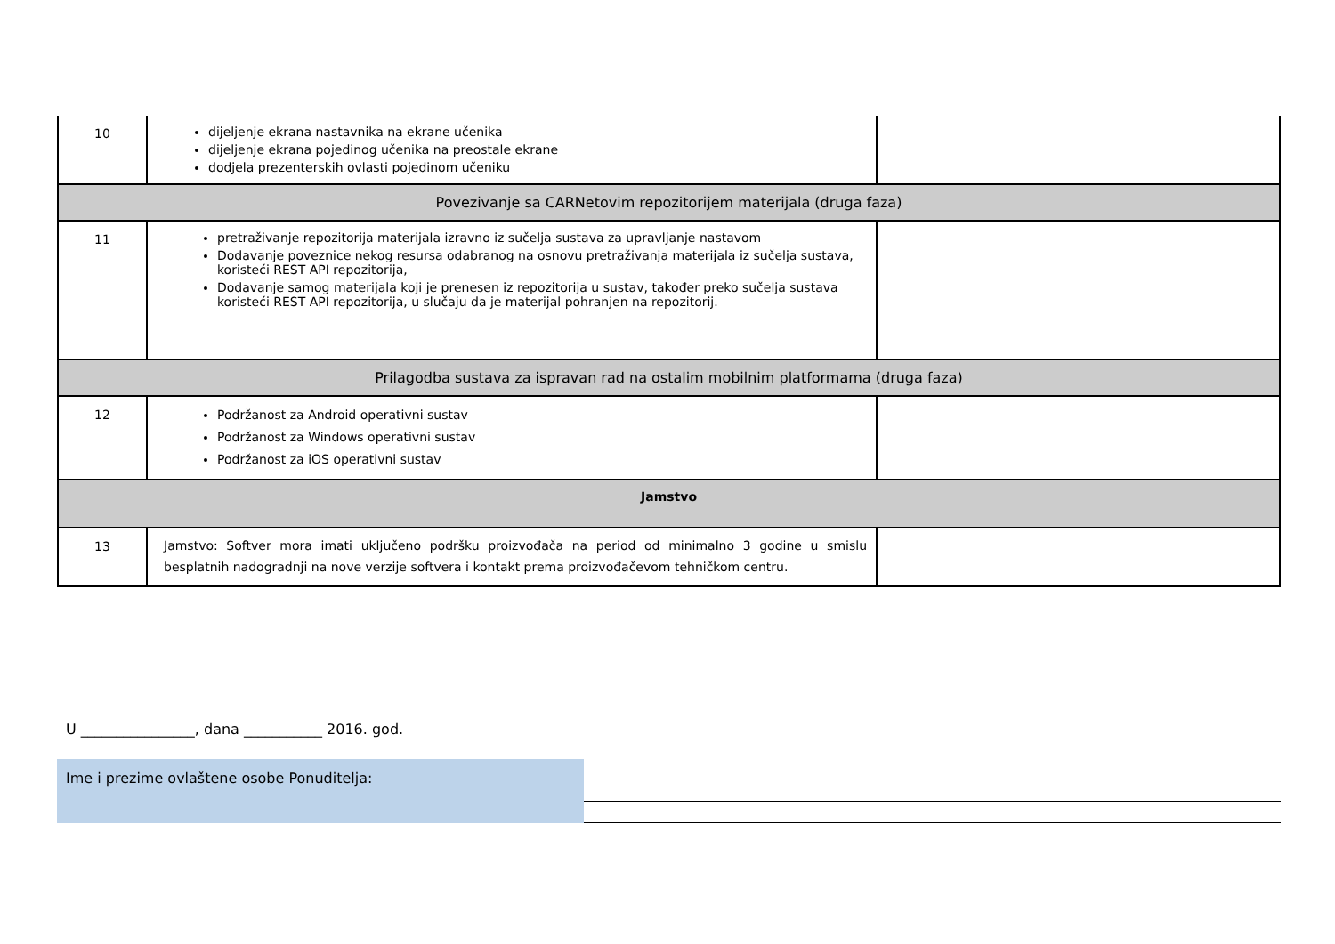| 10 | dijeljenje ekrana nastavnika na ekrane učenika dijeljenje ekrana pojedinog učenika na preostale ekrane dodjela prezenterskih ovlasti pojedinom učeniku | |
| Povezivanje sa CARNetovim repozitorijem materijala (druga faza) | | |
| 11 | pretraživanje repozitorija materijala izravno iz sučelja sustava za upravljanje nastavom Dodavanje poveznice nekog resursa odabranog na osnovu pretraživanja materijala iz sučelja sustava, koristeći REST API repozitorija, Dodavanje samog materijala koji je prenesen iz repozitorija u sustav, također preko sučelja sustava koristeći REST API repozitorija, u slučaju da je materijal pohranjen na repozitorij. | |
| Prilagodba sustava za ispravan rad na ostalim mobilnim platformama (druga faza) | | |
| 12 | Podržanost za Android operativni sustav Podržanost za Windows operativni sustav Podržanost za iOS operativni sustav | |
| Jamstvo | | |
| 13 | Jamstvo: Softver mora imati uključeno podršku proizvođača na period od minimalno 3 godine u smislu besplatnih nadogradnji na nove verzije softvera i kontakt prema proizvođačevom tehničkom centru. | |
U ________________, dana ___________ 2016. god.
Ime i prezime ovlaštene osobe Ponuditelja: